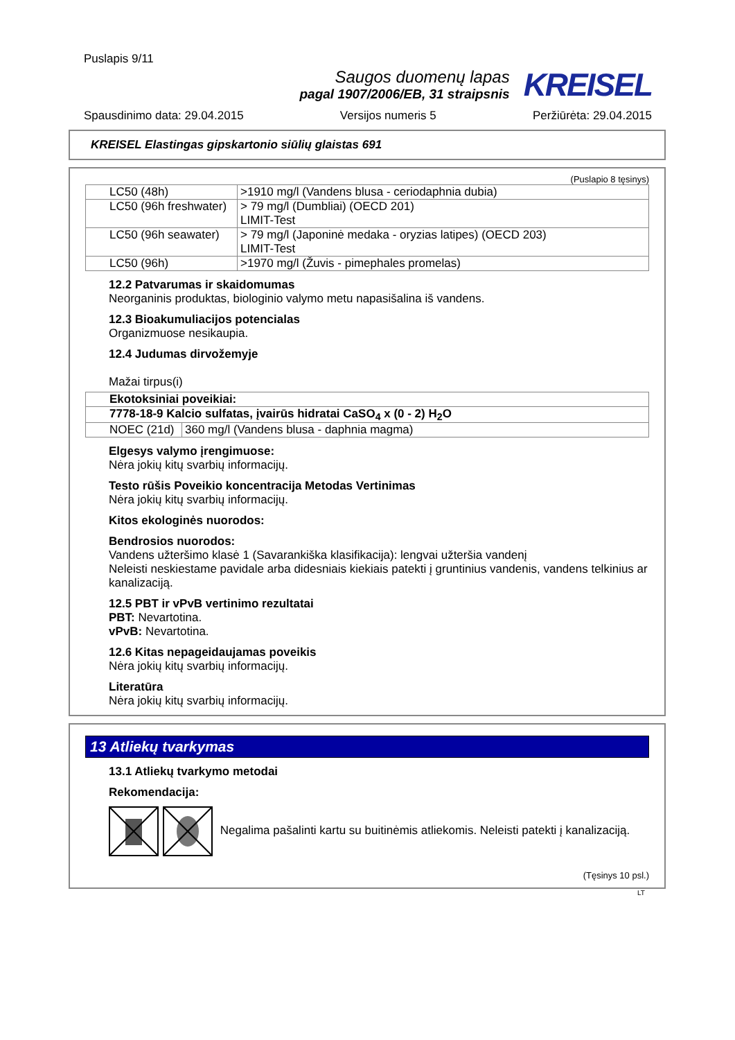Puslapis 9/11
Saugos duomenų lapas
pagal 1907/2006/EB, 31 straipsnis
KREISEL
Spausdinimo data: 29.04.2015 Versijos numeris 5 Peržiūrėta: 29.04.2015
KREISEL Elastingas gipskartonio siūlių glaistas 691
(Puslapio 8 tęsinys)
| LC50 (48h) | >1910 mg/l (Vandens blusa - ceriodaphnia dubia) |
| LC50 (96h freshwater) | > 79 mg/l (Dumbliai) (OECD 201) LIMIT-Test |
| LC50 (96h seawater) | > 79 mg/l (Japoninė medaka - oryzias latipes) (OECD 203) LIMIT-Test |
| LC50 (96h) | >1970 mg/l (Žuvis - pimephales promelas) |
12.2 Patvarumas ir skaidomumas
Neorganinis produktas, biologinio valymo metu napasišalina iš vandens.
12.3 Bioakumuliacijos potencialas
Organizmuose nesikaupia.
12.4 Judumas dirvožemyje
Mažai tirpus(i)
| Ekotoksiniai poveikiai: | |
| 7778-18-9 Kalcio sulfatas, įvairūs hidratai CaSO<sub>4</sub> x (0 - 2) H<sub>2</sub>O | |
| NOEC (21d) | 360 mg/l (Vandens blusa - daphnia magma) |
Elgesys valymo įrengimuose:
Nėra jokių kitų svarbių informacijų.
Testo rūšis Poveikio koncentracija Metodas Vertinimas
Nėra jokių kitų svarbių informacijų.
Kitos ekologinės nuorodos:
Bendrosios nuorodos:
Vandens užteršimo klasė 1 (Savarankiška klasifikacija): lengvai užteršia vandenį
Neleisti neskiestame pavidale arba didesniais kiekiais patekti į gruntinius vandenis, vandens telkinius ar kanalizaciją.
12.5 PBT ir vPvB vertinimo rezultatai
PBT: Nevartotina.
vPvB: Nevartotina.
12.6 Kitas nepageidaujamas poveikis
Nėra jokių kitų svarbių informacijų.
Literatūra
Nėra jokių kitų svarbių informacijų.
13 Atliekų tvarkymas
13.1 Atliekų tvarkymo metodai
Rekomendacija:
Negalima pašalinti kartu su buitinėmis atliekomis. Neleisti patekti į kanalizaciją.
(Tęsinys 10 psl.)
LT